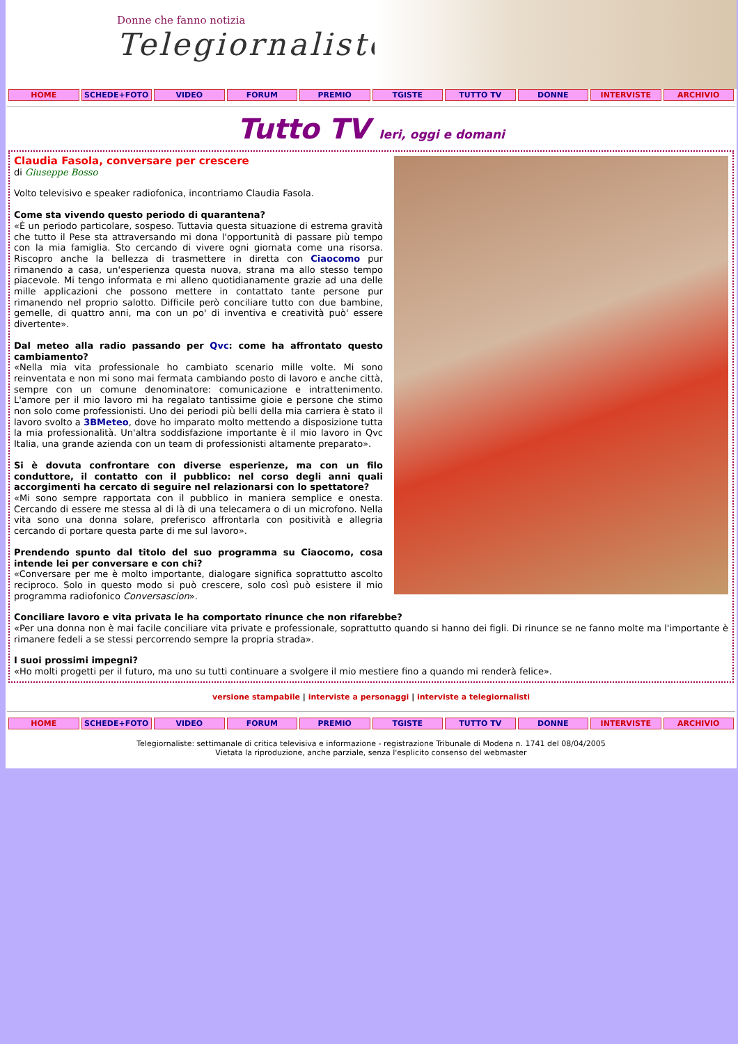Donne che fanno notizia
Telegiornaliste
HOME SCHEDE+FOTO VIDEO FORUM PREMIO TGISTE TUTTO TV DONNE INTERVISTE ARCHIVIO
Tutto TV Ieri, oggi e domani
Claudia Fasola, conversare per crescere
di Giuseppe Bosso
Volto televisivo e speaker radiofonica, incontriamo Claudia Fasola.
Come sta vivendo questo periodo di quarantena?
«È un periodo particolare, sospeso. Tuttavia questa situazione di estrema gravità che tutto il Pese sta attraversando mi dona l'opportunità di passare più tempo con la mia famiglia. Sto cercando di vivere ogni giornata come una risorsa. Riscopro anche la bellezza di trasmettere in diretta con Ciaocomo pur rimanendo a casa, un'esperienza questa nuova, strana ma allo stesso tempo piacevole. Mi tengo informata e mi alleno quotidianamente grazie ad una delle mille applicazioni che possono mettere in contattato tante persone pur rimanendo nel proprio salotto. Difficile però conciliare tutto con due bambine, gemelle, di quattro anni, ma con un po' di inventiva e creatività può' essere divertente».
Dal meteo alla radio passando per Qvc: come ha affrontato questo cambiamento?
«Nella mia vita professionale ho cambiato scenario mille volte. Mi sono reinventata e non mi sono mai fermata cambiando posto di lavoro e anche città, sempre con un comune denominatore: comunicazione e intrattenimento. L'amore per il mio lavoro mi ha regalato tantissime gioie e persone che stimo non solo come professionisti. Uno dei periodi più belli della mia carriera è stato il lavoro svolto a 3BMeteo, dove ho imparato molto mettendo a disposizione tutta la mia professionalità. Un'altra soddisfazione importante è il mio lavoro in Qvc Italia, una grande azienda con un team di professionisti altamente preparato».
Si è dovuta confrontare con diverse esperienze, ma con un filo conduttore, il contatto con il pubblico: nel corso degli anni quali accorgimenti ha cercato di seguire nel relazionarsi con lo spettatore?
«Mi sono sempre rapportata con il pubblico in maniera semplice e onesta. Cercando di essere me stessa al di là di una telecamera o di un microfono. Nella vita sono una donna solare, preferisco affrontarla con positività e allegria cercando di portare questa parte di me sul lavoro».
Prendendo spunto dal titolo del suo programma su Ciaocomo, cosa intende lei per conversare e con chi?
«Conversare per me è molto importante, dialogare significa soprattutto ascolto reciproco. Solo in questo modo si può crescere, solo così può esistere il mio programma radiofonico Conversascion».
Conciliare lavoro e vita privata le ha comportato rinunce che non rifarebbe?
«Per una donna non è mai facile conciliare vita private e professionale, soprattutto quando si hanno dei figli. Di rinunce se ne fanno molte ma l'importante è rimanere fedeli a se stessi percorrendo sempre la propria strada».
I suoi prossimi impegni?
«Ho molti progetti per il futuro, ma uno su tutti continuare a svolgere il mio mestiere fino a quando mi renderà felice».
versione stampabile | interviste a personaggi | interviste a telegiornalisti
HOME SCHEDE+FOTO VIDEO FORUM PREMIO TGISTE TUTTO TV DONNE INTERVISTE ARCHIVIO
Telegiornaliste: settimanale di critica televisiva e informazione - registrazione Tribunale di Modena n. 1741 del 08/04/2005
Vietata la riproduzione, anche parziale, senza l'esplicito consenso del webmaster